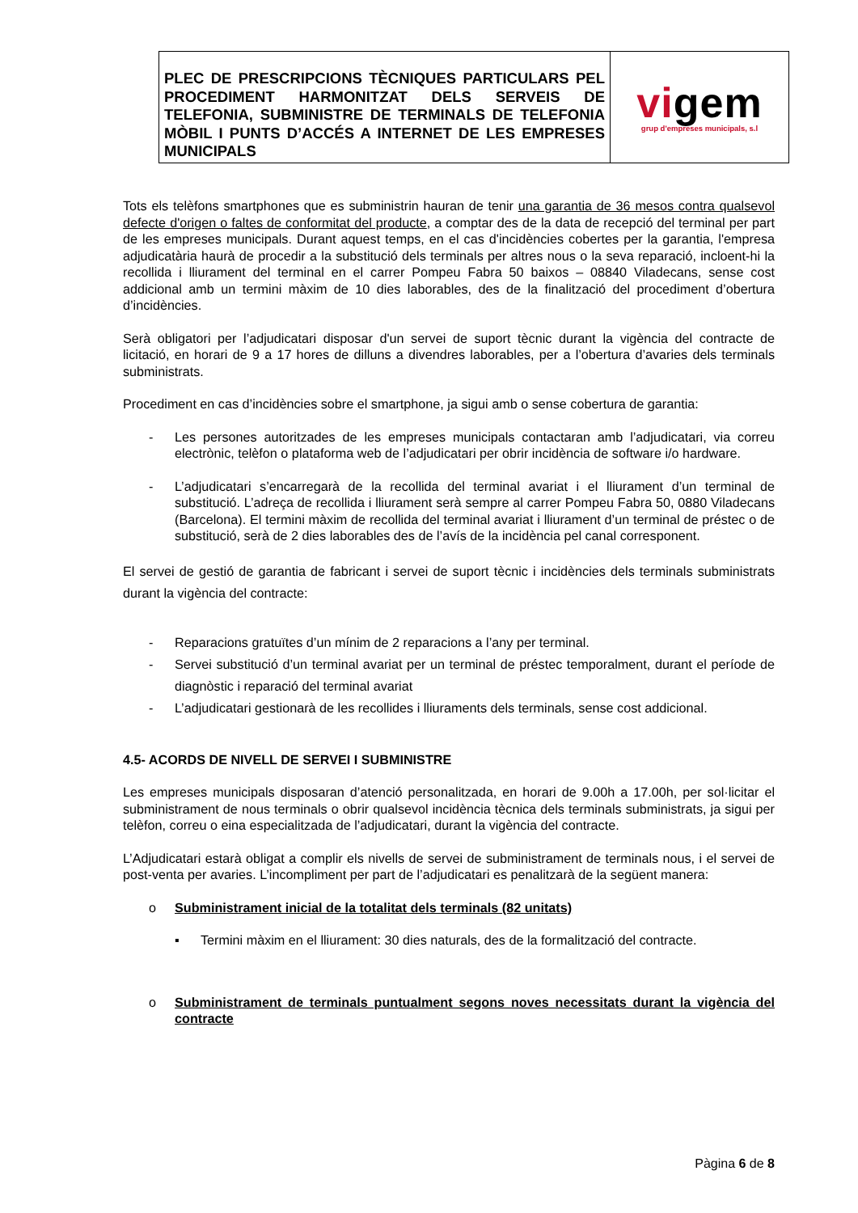| PLEC DE PRESCRIPCIONS TÈCNIQUES PARTICULARS PEL PROCEDIMENT HARMONITZAT DELS SERVEIS DE TELEFONIA, SUBMINISTRE DE TERMINALS DE TELEFONIA MÒBIL I PUNTS D’ACCÉS A INTERNET DE LES EMPRESES MUNICIPALS | vi gem grup d'empreses municipals, s.l |
Tots els telèfons smartphones que es subministrin hauran de tenir una garantia de 36 mesos contra qualsevol defecte d'origen o faltes de conformitat del producte, a comptar des de la data de recepció del terminal per part de les empreses municipals. Durant aquest temps, en el cas d'incidències cobertes per la garantia, l'empresa adjudicatària haurà de procedir a la substitució dels terminals per altres nous o la seva reparació, incloent-hi la recollida i lliurament del terminal en el carrer Pompeu Fabra 50 baixos – 08840 Viladecans, sense cost addicional amb un termini màxim de 10 dies laborables, des de la finalització del procediment d’obertura d’incidències.
Serà obligatori per l’adjudicatari disposar d'un servei de suport tècnic durant la vigència del contracte de licitació, en horari de 9 a 17 hores de dilluns a divendres laborables, per a l’obertura d’avaries dels terminals subministrats.
Procediment en cas d’incidències sobre el smartphone, ja sigui amb o sense cobertura de garantia:
- Les persones autoritzades de les empreses municipals contactaran amb l’adjudicatari, via correu electrònic, telèfon o plataforma web de l’adjudicatari per obrir incidència de software i/o hardware.
- L’adjudicatari s’encarregarà de la recollida del terminal avariat i el lliurament d’un terminal de substitució. L’adreça de recollida i lliurament serà sempre al carrer Pompeu Fabra 50, 0880 Viladecans (Barcelona). El termini màxim de recollida del terminal avariat i lliurament d’un terminal de préstec o de substitució, serà de 2 dies laborables des de l’avís de la incidència pel canal corresponent.
El servei de gestió de garantia de fabricant i servei de suport tècnic i incidències dels terminals subministrats durant la vigència del contracte:
- Reparacions gratuïtes d’un mínim de 2 reparacions a l’any per terminal.
- Servei substitució d’un terminal avariat per un terminal de préstec temporalment, durant el període de diagnòstic i reparació del terminal avariat
- L’adjudicatari gestionarà de les recollides i lliuraments dels terminals, sense cost addicional.
4.5- ACORDS DE NIVELL DE SERVEI I SUBMINISTRE
Les empreses municipals disposaran d’atenció personalitzada, en horari de 9.00h a 17.00h, per sol·licitar el subministrament de nous terminals o obrir qualsevol incidència tècnica dels terminals subministrats, ja sigui per telèfon, correu o eina especialitzada de l’adjudicatari, durant la vigència del contracte.
L’Adjudicatari estarà obligat a complir els nivells de servei de subministrament de terminals nous, i el servei de post-venta per avaries. L’incompliment per part de l’adjudicatari es penalitzarà de la següent manera:
o Subministrament inicial de la totalitat dels terminals (82 unitats)
▪ Termini màxim en el lliurament: 30 dies naturals, des de la formalització del contracte.
o Subministrament de terminals puntualment segons noves necessitats durant la vigència del contracte
Pàgina 6 de 8